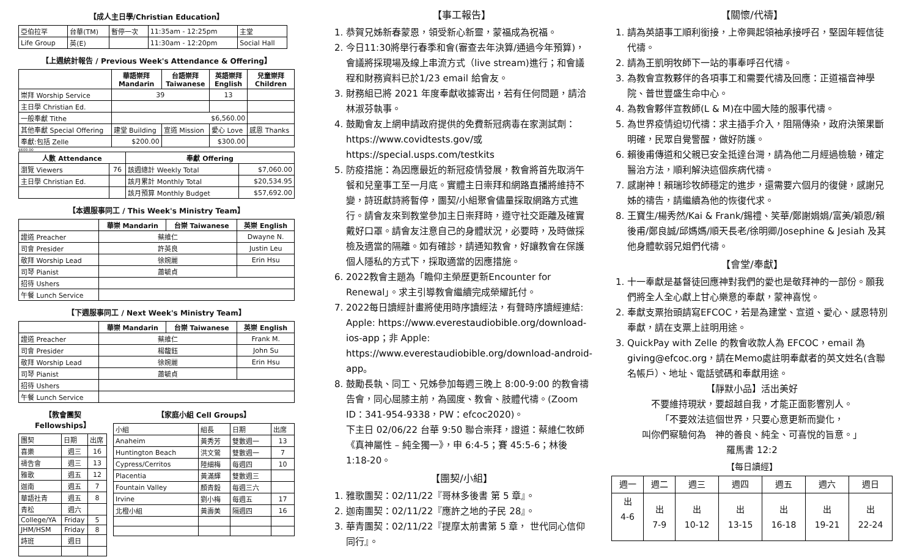【成人主日學/Christian Education】
| 亞伯拉罕 | 台華(TM) | 暫停一次 | 11:35am - 12:25pm | 主堂 |
| Life Group | 英(E) | | 11:30am - 12:20pm | Social Hall |
【上週統計報告 / Previous Week's Attendance & Offering】
| | 華語崇拜 Mandarin | 台語崇拜 Taiwanese | 英語崇拜 English | 兒童崇拜 Children |
| 崇拜 Worship Service | 39 | | 13 | |
| 主日學 Christian Ed. | | | | |
| 一般奉獻 Tithe | $6,560.00 | | | |
| 其他奉獻 Special Offering | 建堂 Building | 宣道 Mission | 愛心 Love | 感恩 Thanks |
| 奉獻:包括 Zelle | $200.00 | | $300.00 | |
$600.00
| 人數 Attendance | | 奉獻 Offering | |
| --- | --- | --- | --- |
| 瀏覽 Viewers | 76 | 該週總計 Weekly Total | $7,060.00 |
| 主日學 Christian Ed. | | 該月累計 Monthly Total | $20,534.95 |
| | | 該月預算 Monthly Budget | $57,692.00 |
【本週服事同工 / This Week's Ministry Team】
| | 華崇 Mandarin | 台崇 Taiwanese | 英崇 English |
| 證道 Preacher | 蔡維仁 | | Dwayne N. |
| 司會 Presider | 許英良 | | Justin Leu |
| 敬拜 Worship Lead | 徐婉麗 | | Erin Hsu |
| 司琴 Pianist | 蕭毓貞 | | |
| 招待 Ushers | | | |
| 午餐 Lunch Service | | | |
【下週服事同工 / Next Week's Ministry Team】
| | 華崇 Mandarin | 台崇 Taiwanese | 英崇 English |
| 證道 Preacher | 蔡維仁 | | Frank M. |
| 司會 Presider | 楊馥鈺 | | John Su |
| 敬拜 Worship Lead | 徐婉麗 | | Erin Hsu |
| 司琴 Pianist | 蕭毓貞 | | |
| 招待 Ushers | | | |
| 午餐 Lunch Service | | | |
【教會團契 Fellowships】
| 團契 | 日期 | 出席 |
| 喜樂 | 週三 | 16 |
| 禱告會 | 週三 | 13 |
| 雅歌 | 週五 | 12 |
| 迦南 | 週五 | 7 |
| 華語社青 | 週五 | 8 |
| 青松 | 週六 | |
| College/YA | Friday | 5 |
| JHM/HSM | Friday | 8 |
| 詩班 | 週日 | |
【家庭小組 Cell Groups】
| 小組 | 組長 | 日期 | 出席 |
| Anaheim | 黃秀芳 | 雙數週一 | 13 |
| Huntington Beach | 洪文鶯 | 雙數週一 | 7 |
| Cypress/Cerritos | 陸細梅 | 每週四 | 10 |
| Placentia | 黃滿輝 | 雙數週三 | |
| Fountain Valley | 顏青毅 | 每週三六 | |
| Irvine | 劉小梅 | 每週五 | 17 |
| 北橙小組 | 黃壽美 | 隔週四 | 16 |
【事工報告】
1. 恭賀兄姊新春蒙恩，領受新心新靈，蒙福成為祝福。
2. 今日11:30將舉行春季和會(審查去年決算/通過今年預算)，會議將採現場及線上串流方式（live stream)進行；和會議程和財務資料已於1/23 email 給會友。
3. 財務組已將 2021 年度奉獻收據寄出，若有任何問題，請洽林淑芬執事。
4. 鼓勵會友上網申請政府提供的免費新冠病毒在家測試劑：https://www.covidtests.gov/或
https://special.usps.com/testkits
5. 防疫措施：為因應最近的新冠疫情發展，教會將首先取消午餐和兒童事工至一月底。實體主日崇拜和網路直播將維持不變，詩班獻詩將暫停，團契/小組聚會儘量採取網路方式進行。請會友來到教堂參加主日崇拜時，遵守社交距離及確實戴好口罩。請會友注意自己的身體狀況，必要時，及時做採檢及適當的隔離。如有確診，請通知教會，好讓教會在保護個人隱私的方式下，採取適當的因應措施。
6. 2022教會主題為「瞻仰主榮歷更新Encounter for Renewal」。求主引導教會繼續完成榮耀託付。
7. 2022每日讀經計畫將使用時序讀經法，有聲時序讀經連結: Apple: https://www.everestaudiobible.org/download-ios-app；非 Apple: https://www.everestaudiobible.org/download-android-app。
8. 鼓勵長執、同工、兄姊參加每週三晚上 8:00-9:00 的教會禱告會，同心屈膝主前，為國度、教會、肢體代禱。(Zoom ID：341-954-9338，PW：efcoc2020)。
下主日 02/06/22 台華 9:50 聯合崇拜，證道：蔡維仁牧師《真神屬性 – 純全獨一》，申 6:4-5；賽 45:5-6；林後 1:18-20。
【團契/小組】
1. 雅歌團契：02/11/22『哥林多後書 第 5 章』。
2. 迦南團契：02/11/22『應許之地的子民 28』。
3. 華青團契：02/11/22『提摩太前書第 5 章， 世代同心信仰同行』。
【關懷/代禱】
1. 請為英語事工順利銜接，上帝興起領袖承接呼召，堅固年輕信徒代禱。
2. 請為王凱明牧師下一站的事奉呼召代禱。
3. 為教會宣教夥伴的各項事工和需要代禱及回應：正道福音神學院、普世豐盛生命中心。
4. 為教會夥伴宣教師(L & M)在中國大陸的服事代禱。
5. 為世界疫情迫切代禱：求主插手介入，阻隔傳染，政府決策果斷明確，民眾自覺警醒，做好防護。
6. 賴後甫傳道和父親已安全抵達台灣，請為他二月經過檢驗，確定醫治方法，順利解決這個疾病代禱。
7. 感謝神！賴瑞珍牧師穩定的進步，還需要六個月的復健，感謝兄姊的禱告，請繼續為他的恢復代求。
8. 王寶生/楊秀然/Kai & Frank/錫禮、笑華/鄭謝娟娟/富美/穎恩/賴後甫/鄭良誠/邱媽媽/順天長老/徐明卿/Josephine & Jesiah 及其他身體軟弱兄姐們代禱。
【會堂/奉獻】
1. 十一奉獻是基督徒回應神對我們的愛也是敬拜神的一部份。願我們將全人全心獻上甘心樂意的奉獻，蒙神喜悅。
2. 奉獻支票抬頭請寫EFCOC，若是為建堂、宣道、愛心、感恩特別奉獻，請在支票上註明用途。
3. QuickPay with Zelle 的教會收款人為 EFCOC，email 為 giving@efcoc.org，請在Memo處註明奉獻者的英文姓名(含聯名帳戶）、地址、電話號碼和奉獻用途。
【靜默小品】活出美好
不要維持現狀，要超越自我，才能正面影響別人。
「不要效法這個世界，只要心意更新而變化，
叫你們察驗何為　神的善良、純全、可喜悅的旨意。」
羅馬書 12:2
【每日讀經】
| 週一 | 週二 | 週三 | 週四 | 週五 | 週六 | 週日 |
| 出 4-6 | 出 7-9 | 出 10-12 | 出 13-15 | 出 16-18 | 出 19-21 | 出 22-24 |